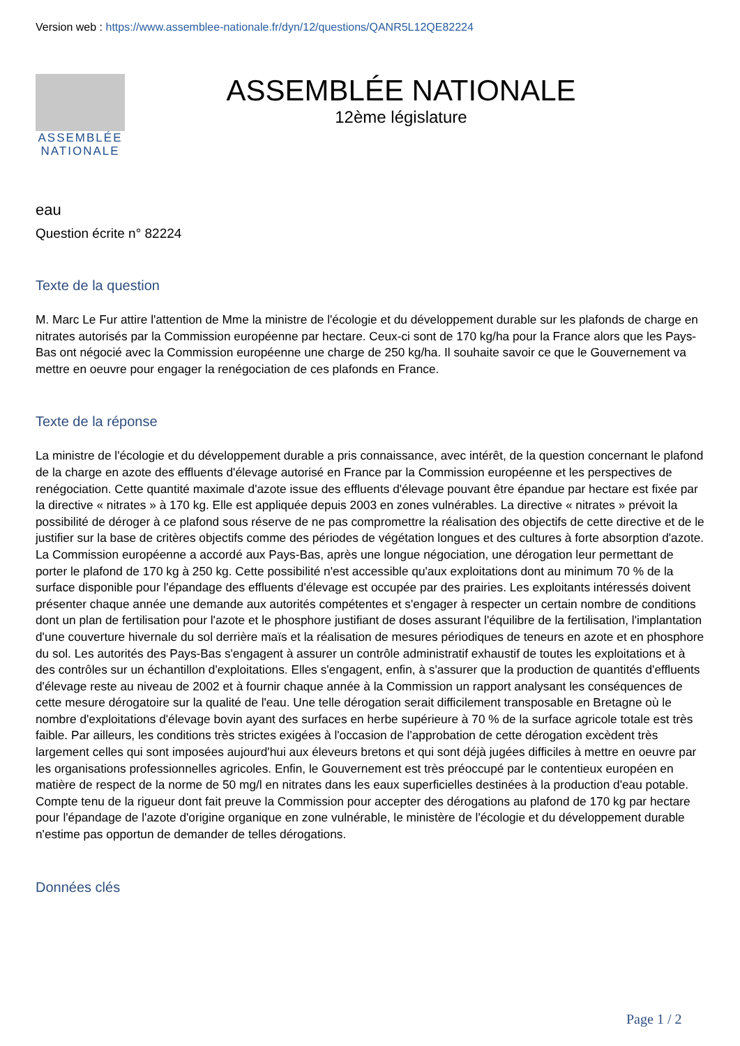Version web : https://www.assemblee-nationale.fr/dyn/12/questions/QANR5L12QE82224
ASSEMBLÉE
NATIONALE
ASSEMBLÉE NATIONALE
12ème législature
eau
Question écrite n° 82224
Texte de la question
M. Marc Le Fur attire l'attention de Mme la ministre de l'écologie et du développement durable sur les plafonds de charge en nitrates autorisés par la Commission européenne par hectare. Ceux-ci sont de 170 kg/ha pour la France alors que les Pays-Bas ont négocié avec la Commission européenne une charge de 250 kg/ha. Il souhaite savoir ce que le Gouvernement va mettre en oeuvre pour engager la renégociation de ces plafonds en France.
Texte de la réponse
La ministre de l'écologie et du développement durable a pris connaissance, avec intérêt, de la question concernant le plafond de la charge en azote des effluents d'élevage autorisé en France par la Commission européenne et les perspectives de renégociation. Cette quantité maximale d'azote issue des effluents d'élevage pouvant être épandue par hectare est fixée par la directive « nitrates » à 170 kg. Elle est appliquée depuis 2003 en zones vulnérables. La directive « nitrates » prévoit la possibilité de déroger à ce plafond sous réserve de ne pas compromettre la réalisation des objectifs de cette directive et de le justifier sur la base de critères objectifs comme des périodes de végétation longues et des cultures à forte absorption d'azote. La Commission européenne a accordé aux Pays-Bas, après une longue négociation, une dérogation leur permettant de porter le plafond de 170 kg à 250 kg. Cette possibilité n'est accessible qu'aux exploitations dont au minimum 70 % de la surface disponible pour l'épandage des effluents d'élevage est occupée par des prairies. Les exploitants intéressés doivent présenter chaque année une demande aux autorités compétentes et s'engager à respecter un certain nombre de conditions dont un plan de fertilisation pour l'azote et le phosphore justifiant de doses assurant l'équilibre de la fertilisation, l'implantation d'une couverture hivernale du sol derrière maïs et la réalisation de mesures périodiques de teneurs en azote et en phosphore du sol. Les autorités des Pays-Bas s'engagent à assurer un contrôle administratif exhaustif de toutes les exploitations et à des contrôles sur un échantillon d'exploitations. Elles s'engagent, enfin, à s'assurer que la production de quantités d'effluents d'élevage reste au niveau de 2002 et à fournir chaque année à la Commission un rapport analysant les conséquences de cette mesure dérogatoire sur la qualité de l'eau. Une telle dérogation serait difficilement transposable en Bretagne où le nombre d'exploitations d'élevage bovin ayant des surfaces en herbe supérieure à 70 % de la surface agricole totale est très faible. Par ailleurs, les conditions très strictes exigées à l'occasion de l'approbation de cette dérogation excèdent très largement celles qui sont imposées aujourd'hui aux éleveurs bretons et qui sont déjà jugées difficiles à mettre en oeuvre par les organisations professionnelles agricoles. Enfin, le Gouvernement est très préoccupé par le contentieux européen en matière de respect de la norme de 50 mg/l en nitrates dans les eaux superficielles destinées à la production d'eau potable. Compte tenu de la rigueur dont fait preuve la Commission pour accepter des dérogations au plafond de 170 kg par hectare pour l'épandage de l'azote d'origine organique en zone vulnérable, le ministère de l'écologie et du développement durable n'estime pas opportun de demander de telles dérogations.
Données clés
Page 1 / 2